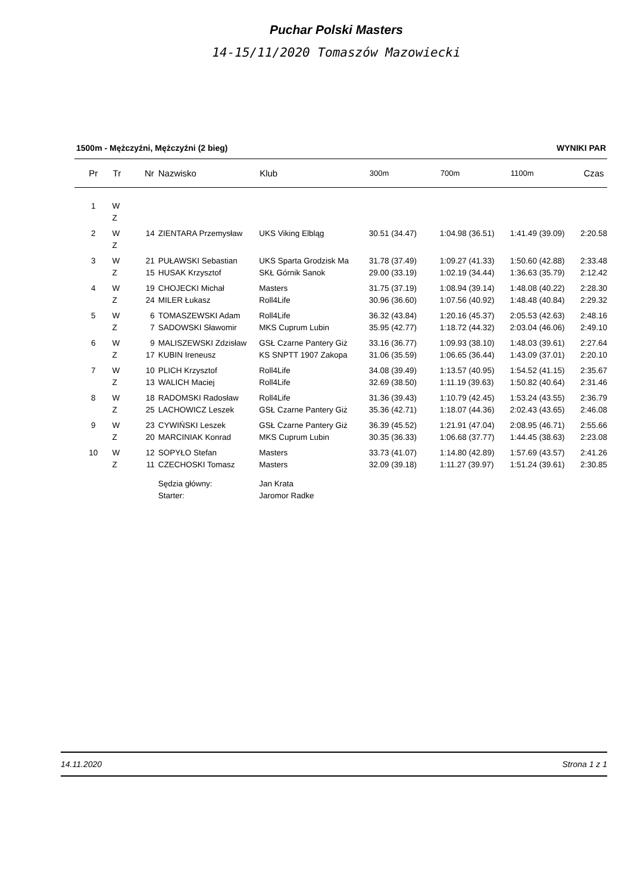Puchar Polski Masters
14-15/11/2020 Tomaszów Mazowiecki
1500m - Mężczyźni, Mężczyźni (2 bieg) WYNIKI PAR
| Pr | Tr | Nr | Nazwisko | Klub | 300m | 700m | 1100m | Czas |
| --- | --- | --- | --- | --- | --- | --- | --- | --- |
| 1 | W | | | | | | | |
| | Z | | | | | | | |
| 2 | W | 14 | ZIENTARA Przemysław | UKS Viking Elbląg | 30.51 (34.47) | 1:04.98 (36.51) | 1:41.49 (39.09) | 2:20.58 |
| | Z | | | | | | | |
| 3 | W | 21 | PUŁAWSKI Sebastian | UKS Sparta Grodzisk Ma | 31.78 (37.49) | 1:09.27 (41.33) | 1:50.60 (42.88) | 2:33.48 |
| | Z | 15 | HUSAK Krzysztof | SKŁ Górnik Sanok | 29.00 (33.19) | 1:02.19 (34.44) | 1:36.63 (35.79) | 2:12.42 |
| 4 | W | 19 | CHOJECKI Michał | Masters | 31.75 (37.19) | 1:08.94 (39.14) | 1:48.08 (40.22) | 2:28.30 |
| | Z | 24 | MILER Łukasz | Roll4Life | 30.96 (36.60) | 1:07.56 (40.92) | 1:48.48 (40.84) | 2:29.32 |
| 5 | W | 6 | TOMASZEWSKI Adam | Roll4Life | 36.32 (43.84) | 1:20.16 (45.37) | 2:05.53 (42.63) | 2:48.16 |
| | Z | 7 | SADOWSKI Sławomir | MKS Cuprum Lubin | 35.95 (42.77) | 1:18.72 (44.32) | 2:03.04 (46.06) | 2:49.10 |
| 6 | W | 9 | MALISZEWSKI Zdzisław | GSŁ Czarne Pantery Giż | 33.16 (36.77) | 1:09.93 (38.10) | 1:48.03 (39.61) | 2:27.64 |
| | Z | 17 | KUBIN Ireneusz | KS SNPTT 1907 Zakopa | 31.06 (35.59) | 1:06.65 (36.44) | 1:43.09 (37.01) | 2:20.10 |
| 7 | W | 10 | PLICH Krzysztof | Roll4Life | 34.08 (39.49) | 1:13.57 (40.95) | 1:54.52 (41.15) | 2:35.67 |
| | Z | 13 | WALICH Maciej | Roll4Life | 32.69 (38.50) | 1:11.19 (39.63) | 1:50.82 (40.64) | 2:31.46 |
| 8 | W | 18 | RADOMSKI Radosław | Roll4Life | 31.36 (39.43) | 1:10.79 (42.45) | 1:53.24 (43.55) | 2:36.79 |
| | Z | 25 | LACHOWICZ Leszek | GSŁ Czarne Pantery Giż | 35.36 (42.71) | 1:18.07 (44.36) | 2:02.43 (43.65) | 2:46.08 |
| 9 | W | 23 | CYWIŃSKI Leszek | GSŁ Czarne Pantery Giż | 36.39 (45.52) | 1:21.91 (47.04) | 2:08.95 (46.71) | 2:55.66 |
| | Z | 20 | MARCINIAK Konrad | MKS Cuprum Lubin | 30.35 (36.33) | 1:06.68 (37.77) | 1:44.45 (38.63) | 2:23.08 |
| 10 | W | 12 | SOPYŁO Stefan | Masters | 33.73 (41.07) | 1:14.80 (42.89) | 1:57.69 (43.57) | 2:41.26 |
| | Z | 11 | CZECHOSKI Tomasz | Masters | 32.09 (39.18) | 1:11.27 (39.97) | 1:51.24 (39.61) | 2:30.85 |
| | | | Sędzia główny: | Jan Krata | | | | |
| | | | Starter: | Jaromor Radke | | | | |
14.11.2020 Strona 1 z 1